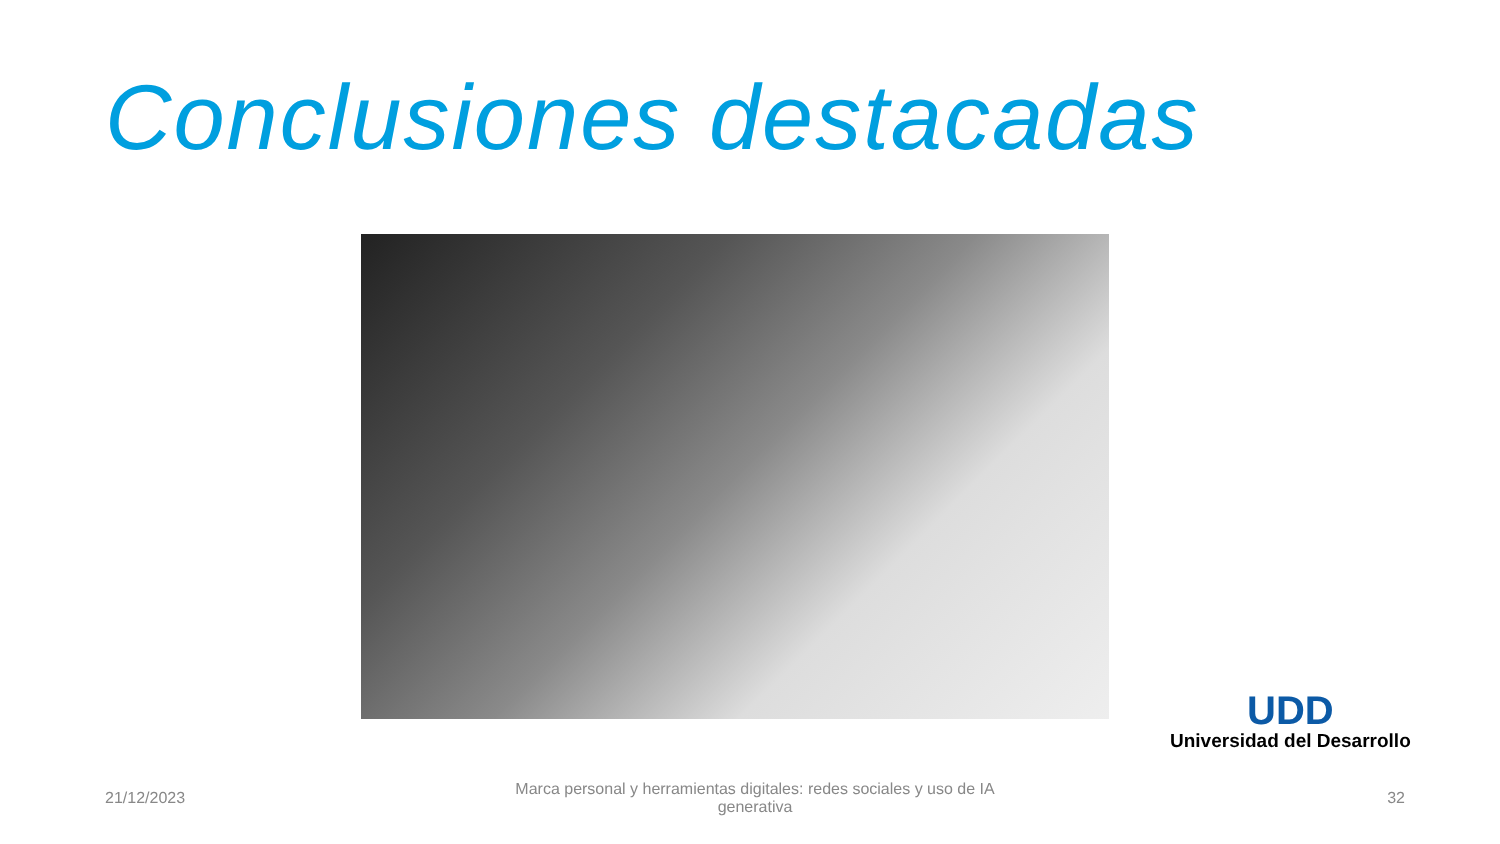Conclusiones destacadas
UDD
Universidad del Desarrollo
21/12/2023
Marca personal y herramientas digitales: redes sociales y uso de IA
generativa
32